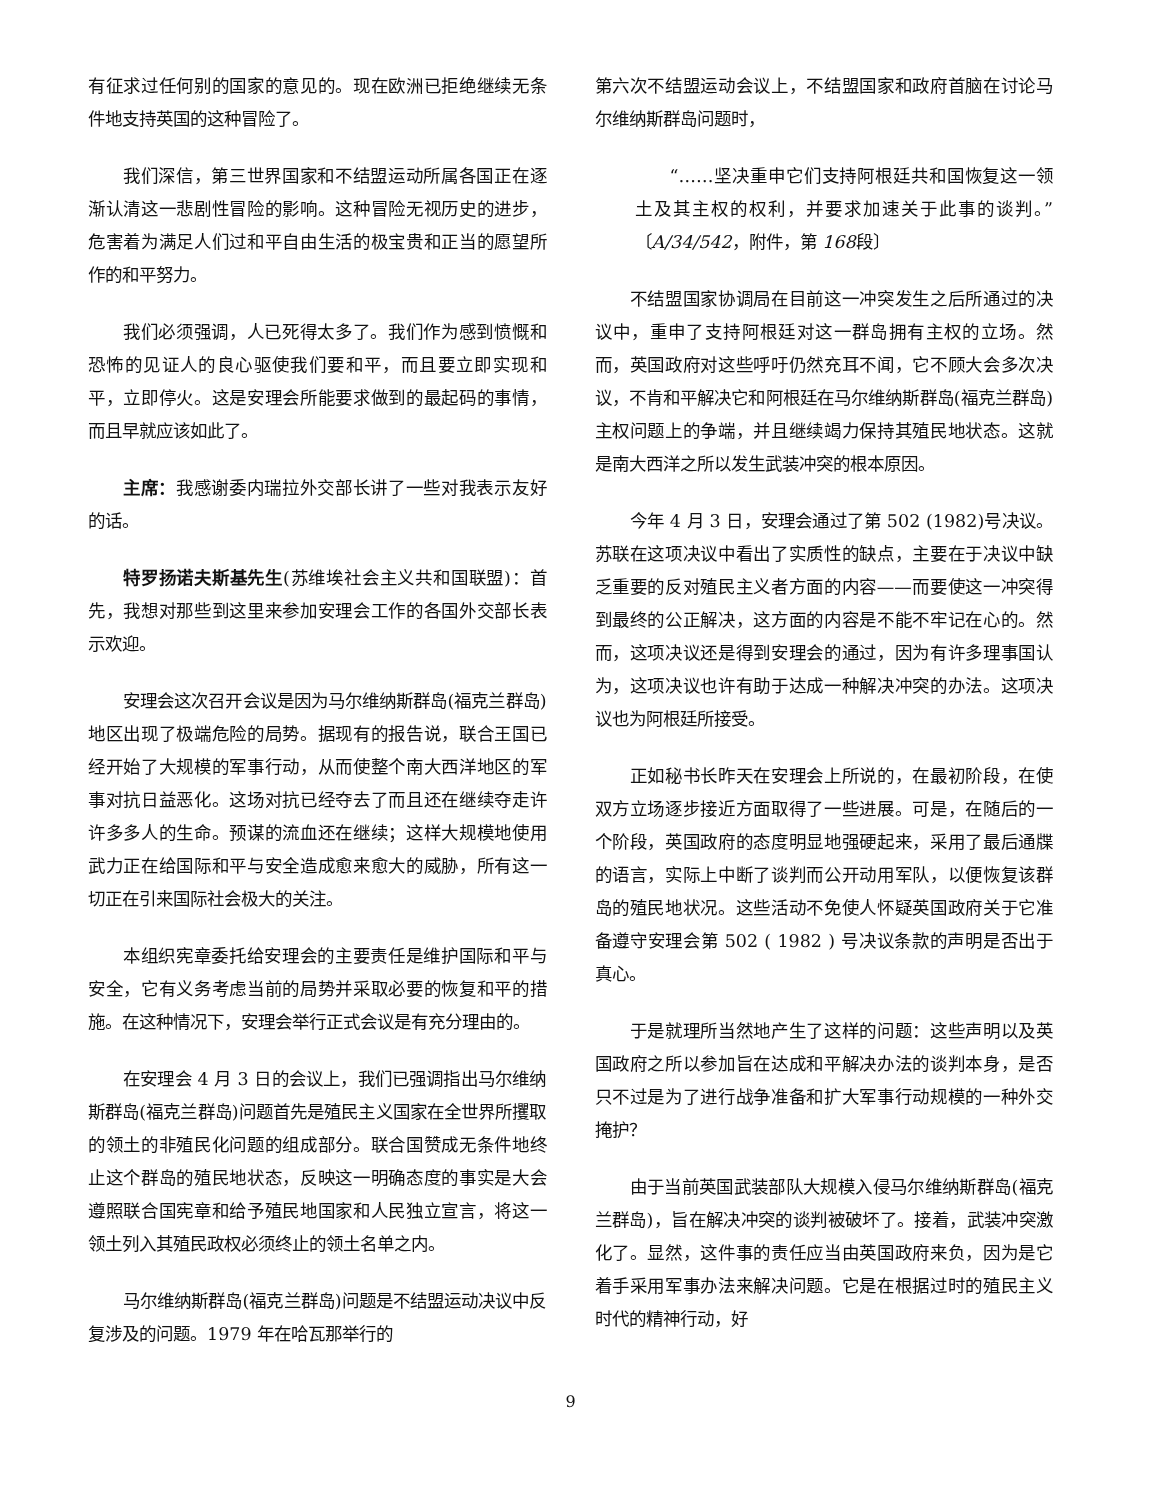有征求过任何别的国家的意见的。现在欧洲已拒绝继续无条件地支持英国的这种冒险了。
我们深信，第三世界国家和不结盟运动所属各国正在逐渐认清这一悲剧性冒险的影响。这种冒险无视历史的进步，危害着为满足人们过和平自由生活的极宝贵和正当的愿望所作的和平努力。
我们必须强调，人已死得太多了。我们作为感到愤慨和恐怖的见证人的良心驱使我们要和平，而且要立即实现和平，立即停火。这是安理会所能要求做到的最起码的事情，而且早就应该如此了。
主席：我感谢委内瑞拉外交部长讲了一些对我表示友好的话。
特罗扬诺夫斯基先生(苏维埃社会主义共和国联盟)：首先，我想对那些到这里来参加安理会工作的各国外交部长表示欢迎。
安理会这次召开会议是因为马尔维纳斯群岛(福克兰群岛)地区出现了极端危险的局势。据现有的报告说，联合王国已经开始了大规模的军事行动，从而使整个南大西洋地区的军事对抗日益恶化。这场对抗已经夺去了而且还在继续夺走许许多多人的生命。预谋的流血还在继续；这样大规模地使用武力正在给国际和平与安全造成愈来愈大的威胁，所有这一切正在引来国际社会极大的关注。
本组织宪章委托给安理会的主要责任是维护国际和平与安全，它有义务考虑当前的局势并采取必要的恢复和平的措施。在这种情况下，安理会举行正式会议是有充分理由的。
在安理会 4 月 3 日的会议上，我们已强调指出马尔维纳斯群岛(福克兰群岛)问题首先是殖民主义国家在全世界所攫取的领土的非殖民化问题的组成部分。联合国赞成无条件地终止这个群岛的殖民地状态，反映这一明确态度的事实是大会遵照联合国宪章和给予殖民地国家和人民独立宣言，将这一领土列入其殖民政权必须终止的领土名单之内。
马尔维纳斯群岛(福克兰群岛)问题是不结盟运动决议中反复涉及的问题。1979 年在哈瓦那举行的
第六次不结盟运动会议上，不结盟国家和政府首脑在讨论马尔维纳斯群岛问题时，
“……坚决重申它们支持阿根廷共和国恢复这一领土及其主权的权利，并要求加速关于此事的谈判。”〔A/34/542，附件，第 168段〕
不结盟国家协调局在目前这一冲突发生之后所通过的决议中，重申了支持阿根廷对这一群岛拥有主权的立场。然而，英国政府对这些呼吁仍然充耳不闻，它不顾大会多次决议，不肯和平解决它和阿根廷在马尔维纳斯群岛(福克兰群岛)主权问题上的争端，并且继续竭力保持其殖民地状态。这就是南大西洋之所以发生武装冲突的根本原因。
今年 4 月 3 日，安理会通过了第 502 (1982)号决议。苏联在这项决议中看出了实质性的缺点，主要在于决议中缺乏重要的反对殖民主义者方面的内容——而要使这一冲突得到最终的公正解决，这方面的内容是不能不牢记在心的。然而，这项决议还是得到安理会的通过，因为有许多理事国认为，这项决议也许有助于达成一种解决冲突的办法。这项决议也为阿根廷所接受。
正如秘书长昨天在安理会上所说的，在最初阶段，在使双方立场逐步接近方面取得了一些进展。可是，在随后的一个阶段，英国政府的态度明显地强硬起来，采用了最后通牒的语言，实际上中断了谈判而公开动用军队，以便恢复该群岛的殖民地状况。这些活动不免使人怀疑英国政府关于它准备遵守安理会第 502 ( 1982 ) 号决议条款的声明是否出于真心。
于是就理所当然地产生了这样的问题：这些声明以及英国政府之所以参加旨在达成和平解决办法的谈判本身，是否只不过是为了进行战争准备和扩大军事行动规模的一种外交掩护？
由于当前英国武装部队大规模入侵马尔维纳斯群岛(福克兰群岛)，旨在解决冲突的谈判被破坏了。接着，武装冲突激化了。显然，这件事的责任应当由英国政府来负，因为是它着手采用军事办法来解决问题。它是在根据过时的殖民主义时代的精神行动，好
9